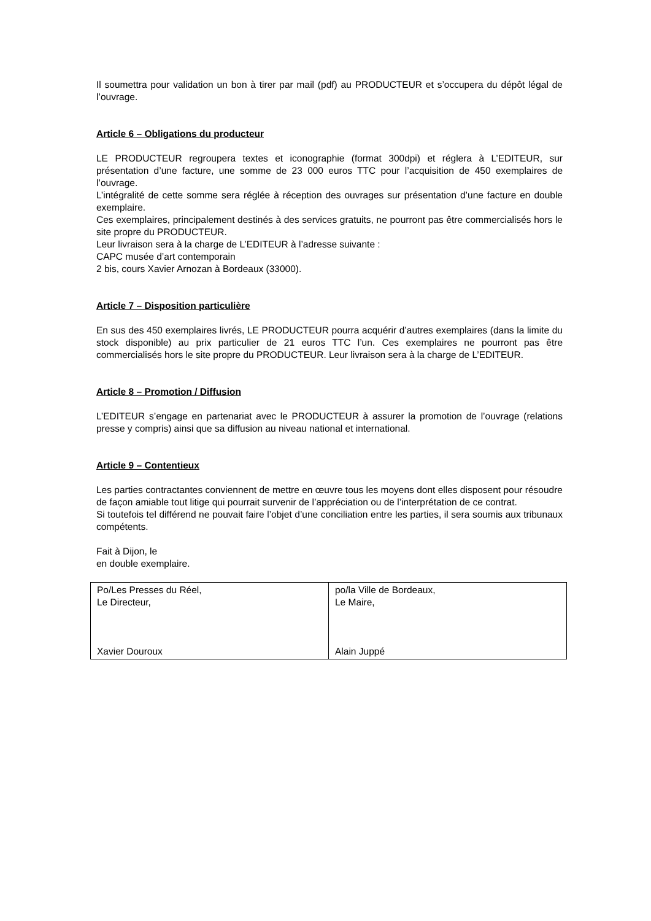Il soumettra pour validation un bon à tirer par mail (pdf) au PRODUCTEUR et s’occupera du dépôt légal de l’ouvrage.
Article 6 – Obligations du producteur
LE PRODUCTEUR regroupera textes et iconographie (format 300dpi) et réglera à L’EDITEUR, sur présentation d’une facture, une somme de 23 000 euros TTC pour l’acquisition de 450 exemplaires de l’ouvrage.
L’intégralité de cette somme sera réglée à réception des ouvrages sur présentation d’une facture en double exemplaire.
Ces exemplaires, principalement destinés à des services gratuits, ne pourront pas être commercialisés hors le site propre du PRODUCTEUR.
Leur livraison sera à la charge de L’EDITEUR à l’adresse suivante :
CAPC musée d’art contemporain
2 bis, cours Xavier Arnozan à Bordeaux (33000).
Article 7 – Disposition particulière
En sus des 450 exemplaires livrés, LE PRODUCTEUR pourra acquérir d’autres exemplaires (dans la limite du stock disponible) au prix particulier de 21 euros TTC l’un. Ces exemplaires ne pourront pas être commercialisés hors le site propre du PRODUCTEUR. Leur livraison sera à la charge de L’EDITEUR.
Article 8 – Promotion / Diffusion
L’EDITEUR s’engage en partenariat avec le PRODUCTEUR à assurer la promotion de l’ouvrage (relations presse y compris) ainsi que sa diffusion au niveau national et international.
Article 9 – Contentieux
Les parties contractantes conviennent de mettre en œuvre tous les moyens dont elles disposent pour résoudre de façon amiable tout litige qui pourrait survenir de l’appréciation ou de l’interprétation de ce contrat.
Si toutefois tel différend ne pouvait faire l’objet d’une conciliation entre les parties, il sera soumis aux tribunaux compétents.
Fait à Dijon, le
en double exemplaire.
| Po/Les Presses du Réel, Le Directeur, Xavier Douroux | po/la Ville de Bordeaux, Le Maire, Alain Juppé |